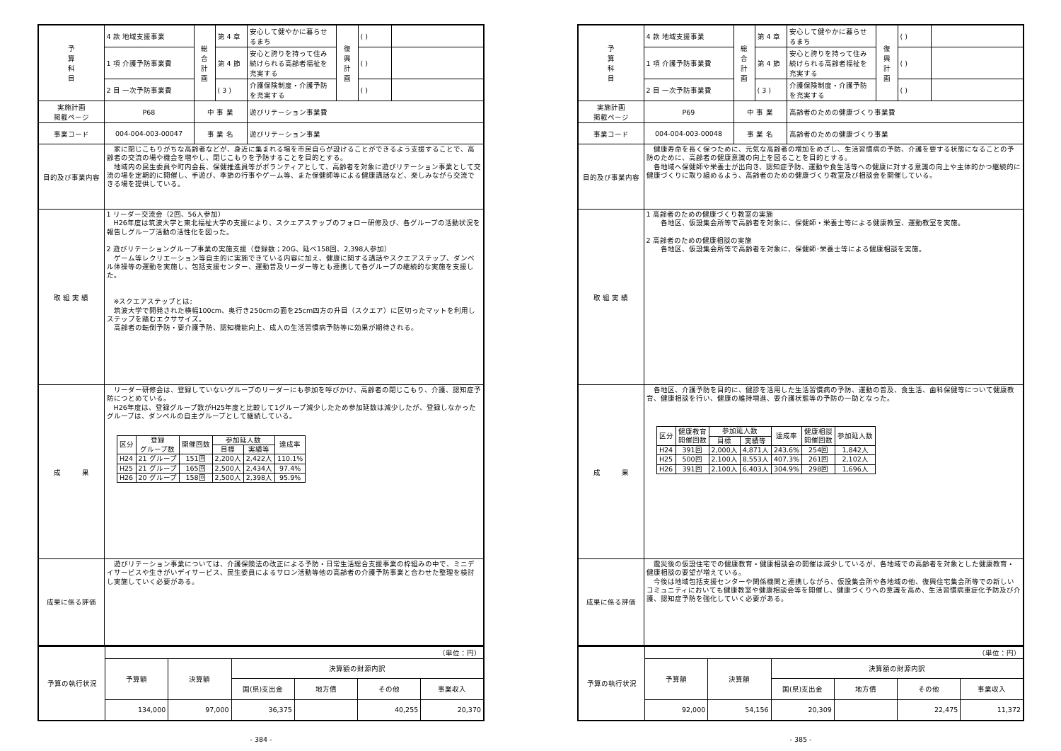| 予 算 科 目 | 4 款 地域支援事業 | 総 合 計 画 | 第 4 章 | 安心して健やかに暮らせるまち | 復 興 計 画 | ( ) | |
| | 1 項 介護予防事業費 | | 第 4 節 | 安心と誇りを持って住み続けられる高齢者福祉を充実する | | ( ) | |
| | 2 目 一次予防事業費 | | ( 3 ) | 介護保険制度・介護予防を充実する | | ( ) | |
| 実施計画 掲載ページ | P68 | 中 事 業 | | 遊びリテーション事業費 | | | |
| 事業コード | 004-004-003-00047 | 事 業 名 | | 遊びリテーション事業 | | | |
| 目的及び事業内容 | 家に閉じこもりがちな高齢者などが、身近に集まれる場を市民自らが設けることができるよう支援することで、高齢者の交流の場や機会を増やし、閉じこもりを予防することを目的とする。 地域内の民生委員や町内会長、保健推進員等がボランティアとして、高齢者を対象に遊びリテーション事業として交流の場を定期的に開催し、手遊び、季節の行事やゲーム等、また保健師等による健康講話など、楽しみながら交流できる場を提供している。 | | | | | | |
| 取 組 実 績 | 1 リーダー交流会（2回、56人参加） H26年度は筑波大学と東北福祉大学の支援により、スクエアステップのフォロー研修及び、各グループの活動状況を報告しグループ活動の活性化を図った。 2 遊びリテーショングループ事業の実施支援（登録数；20G、延べ158回、2,398人参加） ゲーム等レクリエーション等自主的に実施できている内容に加え、健康に関する講話やスクエアステップ、ダンベル体操等の運動を実施し、包括支援センター、運動普及リーダー等とも連携して各グループの継続的な実施を支援した。 ※スクエアステップとは; 筑波大学で開発された横幅100cm、奥行き250cmの面を25cm四方の升目（スクエア）に区切ったマットを利用しステップを踏むエクササイズ。 高齢者の転倒予防・要介護予防、認知機能向上、成人の生活習慣病予防等に効果が期待される。 | | | | | | |
| 成 果 | リーダー研修会は、登録していないグループのリーダーにも参加を呼びかけ、高齢者の閉じこもり、介護、認知症予防につとめている。 H26年度は、登録グループ数がH25年度と比較して1グループ減少したため参加延数は減少したが、登録しなかったグループは、ダンベルの自主グループとして継続している。 / 区分 / 登録 グループ数 / 開催回数 / 参加延人数 / / 達成率 / / --- / --- / --- / --- / --- / --- / / / / / 目標 / 実績等 / / / H24 / 21 グループ / 151回 / 2,200人 / 2,422人 / 110.1% / / H25 / 21 グループ / 165回 / 2,500人 / 2,434人 / 97.4% / / H26 / 20 グループ / 158回 / 2,500人 / 2,398人 / 95.9% / | | | | | | |
| 成果に係る評価 | 遊びリテーション事業については、介護保険法の改正による予防・日常生活総合支援事業の枠組みの中で、ミニデイサービスや生きがいデイサービス、民生委員によるサロン活動等他の高齢者の介護予防事業と合わせた整理を検討し実施していく必要がある。 | | | | | | |
| 予算の執行状況 | （単位：円） | | | | | |
| | 予算額 | 決算額 | 決算額の財源内訳 | | | |
| | | | 国(県)支出金 | 地方債 | その他 | 事業収入 |
| | 134,000 | 97,000 | 36,375 | | 40,255 | 20,370 |
- 384 -
| 予 算 科 目 | 4 款 地域支援事業 | 総 合 計 画 | 第 4 章 | 安心して健やかに暮らせるまち | 復 興 計 画 | ( ) | |
| | 1 項 介護予防事業費 | | 第 4 節 | 安心と誇りを持って住み続けられる高齢者福祉を充実する | | ( ) | |
| | 2 目 一次予防事業費 | | ( 3 ) | 介護保険制度・介護予防を充実する | | ( ) | |
| 実施計画 掲載ページ | P69 | 中 事 業 | | 高齢者のための健康づくり事業費 | | | |
| 事業コード | 004-004-003-00048 | 事 業 名 | | 高齢者のための健康づくり事業 | | | |
| 目的及び事業内容 | 健康寿命を長く保つために、元気な高齢者の増加をめざし、生活習慣病の予防、介護を要する状態になることの予防のために、高齢者の健康意識の向上を図ることを目的とする。 各地域へ保健師や栄養士が出向き、認知症予防、運動や食生活等への健康に対する意識の向上や主体的かつ継続的に健康づくりに取り組めるよう、高齢者のための健康づくり教室及び相談会を開催している。 | | | | | | |
| 取 組 実 績 | 1 高齢者のための健康づくり教室の実施 各地区、仮設集会所等で高齢者を対象に、保健師・栄養士等による健康教室、運動教室を実施。 2 高齢者のための健康相談の実施 各地区、仮設集会所等で高齢者を対象に、保健師･栄養士等による健康相談を実施。 | | | | | | |
| 成 果 | 各地区、介護予防を目的に、健診を活用した生活習慣病の予防、運動の普及、食生活、歯科保健等について健康教育、健康相談を行い、健康の維持増進、要介護状態等の予防の一助となった。 / 区分 / 健康教育 開催回数 / 参加延人数 / / 達成率 / 健康相談 開催回数 / 参加延人数 / / --- / --- / --- / --- / --- / --- / --- / / / / 目標 / 実績等 / / / / / H24 / 391回 / 2,000人 / 4,871人 / 243.6% / 254回 / 1,842人 / / H25 / 500回 / 2,100人 / 8,553人 / 407.3% / 261回 / 2,102人 / / H26 / 391回 / 2,100人 / 6,403人 / 304.9% / 298回 / 1,696人 / | | | | | | |
| 成果に係る評価 | 震災後の仮設住宅での健康教育・健康相談会の開催は減少しているが、各地域での高齢者を対象とした健康教育・健康相談の要望が増えている。 今後は地域包括支援センターや関係機関と連携しながら、仮設集会所や各地域の他、復興住宅集会所等での新しいコミュニティにおいても健康教室や健康相談会等を開催し、健康づくりへの意識を高め、生活習慣病重症化予防及び介護、認知症予防を強化していく必要がある。 | | | | | | |
| 予算の執行状況 | （単位：円） | | | | | |
| | 予算額 | 決算額 | 決算額の財源内訳 | | | |
| | | | 国(県)支出金 | 地方債 | その他 | 事業収入 |
| | 92,000 | 54,156 | 20,309 | | 22,475 | 11,372 |
- 385 -